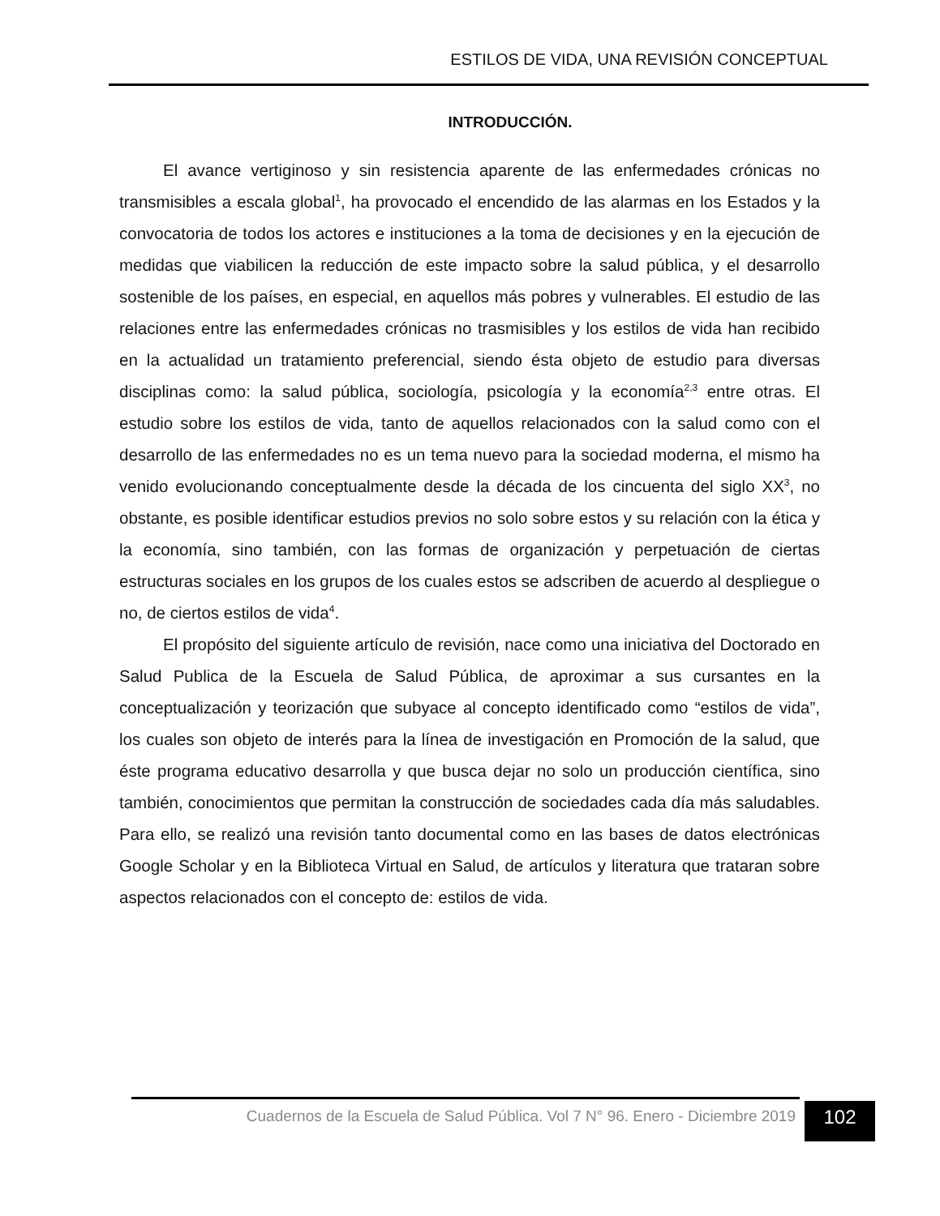ESTILOS DE VIDA, UNA REVISIÓN CONCEPTUAL
INTRODUCCIÓN.
El avance vertiginoso y sin resistencia aparente de las enfermedades crónicas no transmisibles a escala global<sup>1</sup>, ha provocado el encendido de las alarmas en los Estados y la convocatoria de todos los actores e instituciones a la toma de decisiones y en la ejecución de medidas que viabilicen la reducción de este impacto sobre la salud pública, y el desarrollo sostenible de los países, en especial, en aquellos más pobres y vulnerables. El estudio de las relaciones entre las enfermedades crónicas no trasmisibles y los estilos de vida han recibido en la actualidad un tratamiento preferencial, siendo ésta objeto de estudio para diversas disciplinas como: la salud pública, sociología, psicología y la economía<sup>2,3</sup> entre otras. El estudio sobre los estilos de vida, tanto de aquellos relacionados con la salud como con el desarrollo de las enfermedades no es un tema nuevo para la sociedad moderna, el mismo ha venido evolucionando conceptualmente desde la década de los cincuenta del siglo XX<sup>3</sup>, no obstante, es posible identificar estudios previos no solo sobre estos y su relación con la ética y la economía, sino también, con las formas de organización y perpetuación de ciertas estructuras sociales en los grupos de los cuales estos se adscriben de acuerdo al despliegue o no, de ciertos estilos de vida<sup>4</sup>.
El propósito del siguiente artículo de revisión, nace como una iniciativa del Doctorado en Salud Publica de la Escuela de Salud Pública, de aproximar a sus cursantes en la conceptualización y teorización que subyace al concepto identificado como “estilos de vida”, los cuales son objeto de interés para la línea de investigación en Promoción de la salud, que éste programa educativo desarrolla y que busca dejar no solo un producción científica, sino también, conocimientos que permitan la construcción de sociedades cada día más saludables. Para ello, se realizó una revisión tanto documental como en las bases de datos electrónicas Google Scholar y en la Biblioteca Virtual en Salud, de artículos y literatura que trataran sobre aspectos relacionados con el concepto de: estilos de vida.
Cuadernos de la Escuela de Salud Pública. Vol 7 N° 96. Enero - Diciembre 2019
102